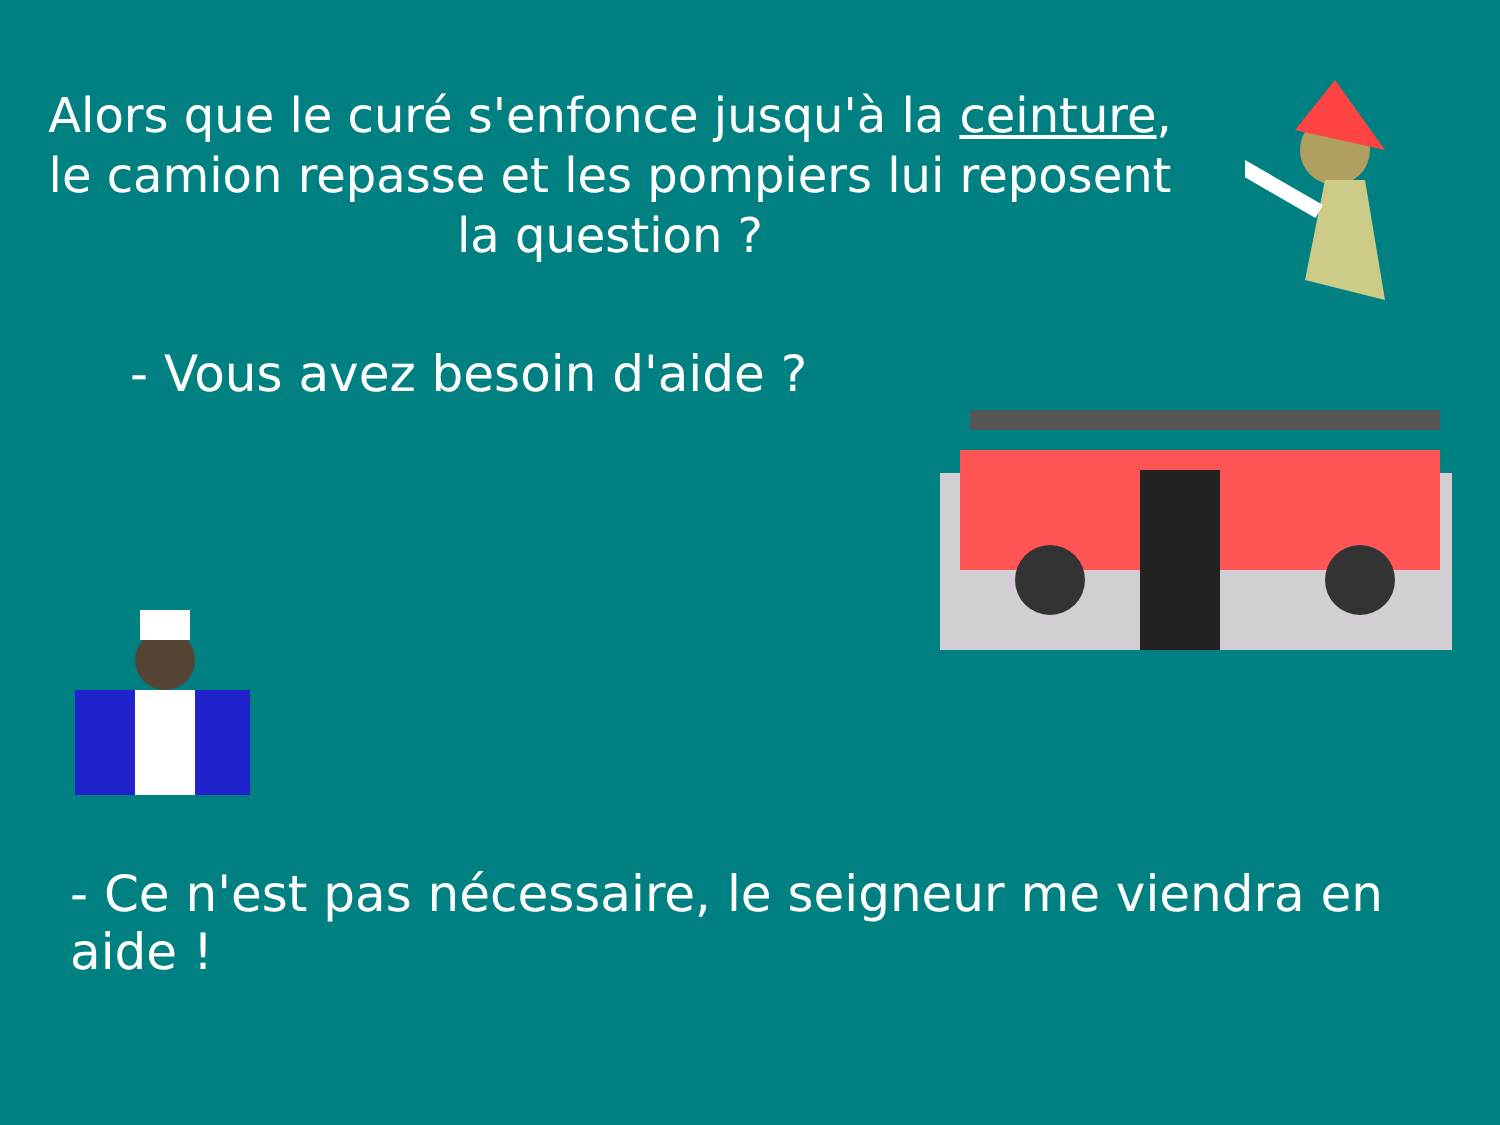Alors que le curé s'enfonce jusqu'à la ceinture, le camion repasse et les pompiers lui reposent la question ?
- Vous avez besoin d'aide ?
- Ce n'est pas nécessaire, le seigneur me viendra en aide !